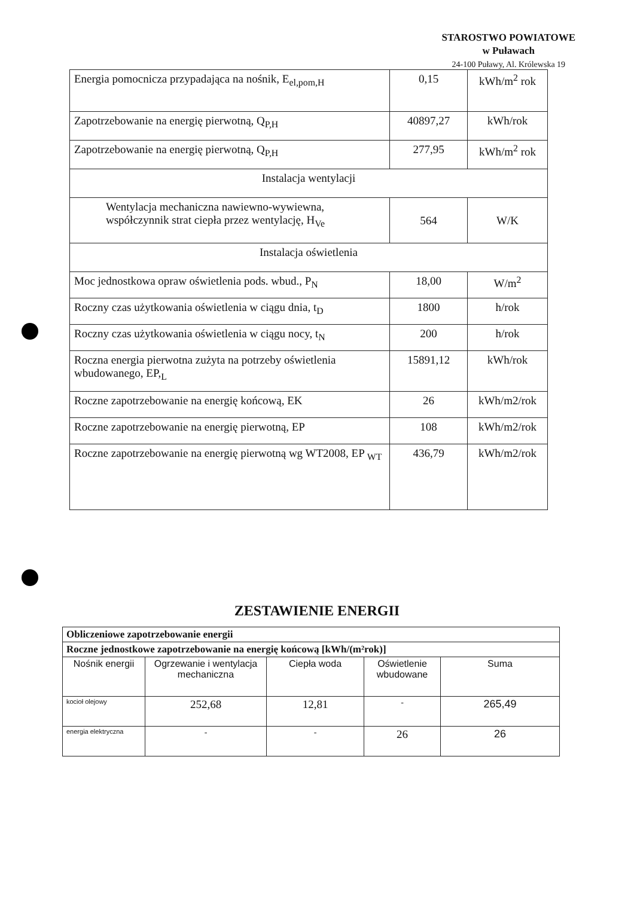STAROSTWO POWIATOWE
w Puławach
24-100 Puławy, Al. Królewska 19
| Energia pomocnicza przypadająca na nośnik, E<sub>el,pom,H</sub> | 0,15 | kWh/m<sup>2</sup> rok |
| Zapotrzebowanie na energię pierwotną, Q<sub>P,H</sub> | 40897,27 | kWh/rok |
| Zapotrzebowanie na energię pierwotną, Q<sub>P,H</sub> | 277,95 | kWh/m<sup>2</sup> rok |
| Instalacja wentylacji | | |
| Wentylacja mechaniczna nawiewno-wywiewna, współczynnik strat ciepła przez wentylację, H<sub>Ve</sub> | 564 | W/K |
| Instalacja oświetlenia | | |
| Moc jednostkowa opraw oświetlenia pods. wbud., P<sub>N</sub> | 18,00 | W/m<sup>2</sup> |
| Roczny czas użytkowania oświetlenia w ciągu dnia, t<sub>D</sub> | 1800 | h/rok |
| Roczny czas użytkowania oświetlenia w ciągu nocy, t<sub>N</sub> | 200 | h/rok |
| Roczna energia pierwotna zużyta na potrzeby oświetlenia wbudowanego, EP,<sub>L</sub> | 15891,12 | kWh/rok |
| Roczne zapotrzebowanie na energię końcową, EK | 26 | kWh/m2/rok |
| Roczne zapotrzebowanie na energię pierwotną, EP | 108 | kWh/m2/rok |
| Roczne zapotrzebowanie na energię pierwotną wg WT2008, EP <sub>WT</sub> | 436,79 | kWh/m2/rok |
ZESTAWIENIE ENERGII
| Obliczeniowe zapotrzebowanie energii | | | | |
| Roczne jednostkowe zapotrzebowanie na energię końcową [kWh/(m²rok)] | | | | |
| Nośnik energii | Ogrzewanie i wentylacja mechaniczna | Ciepła woda | Oświetlenie wbudowane | Suma |
| kocioł olejowy | 252,68 | 12,81 | - | 265,49 |
| energia elektryczna | - | - | 26 | 26 |